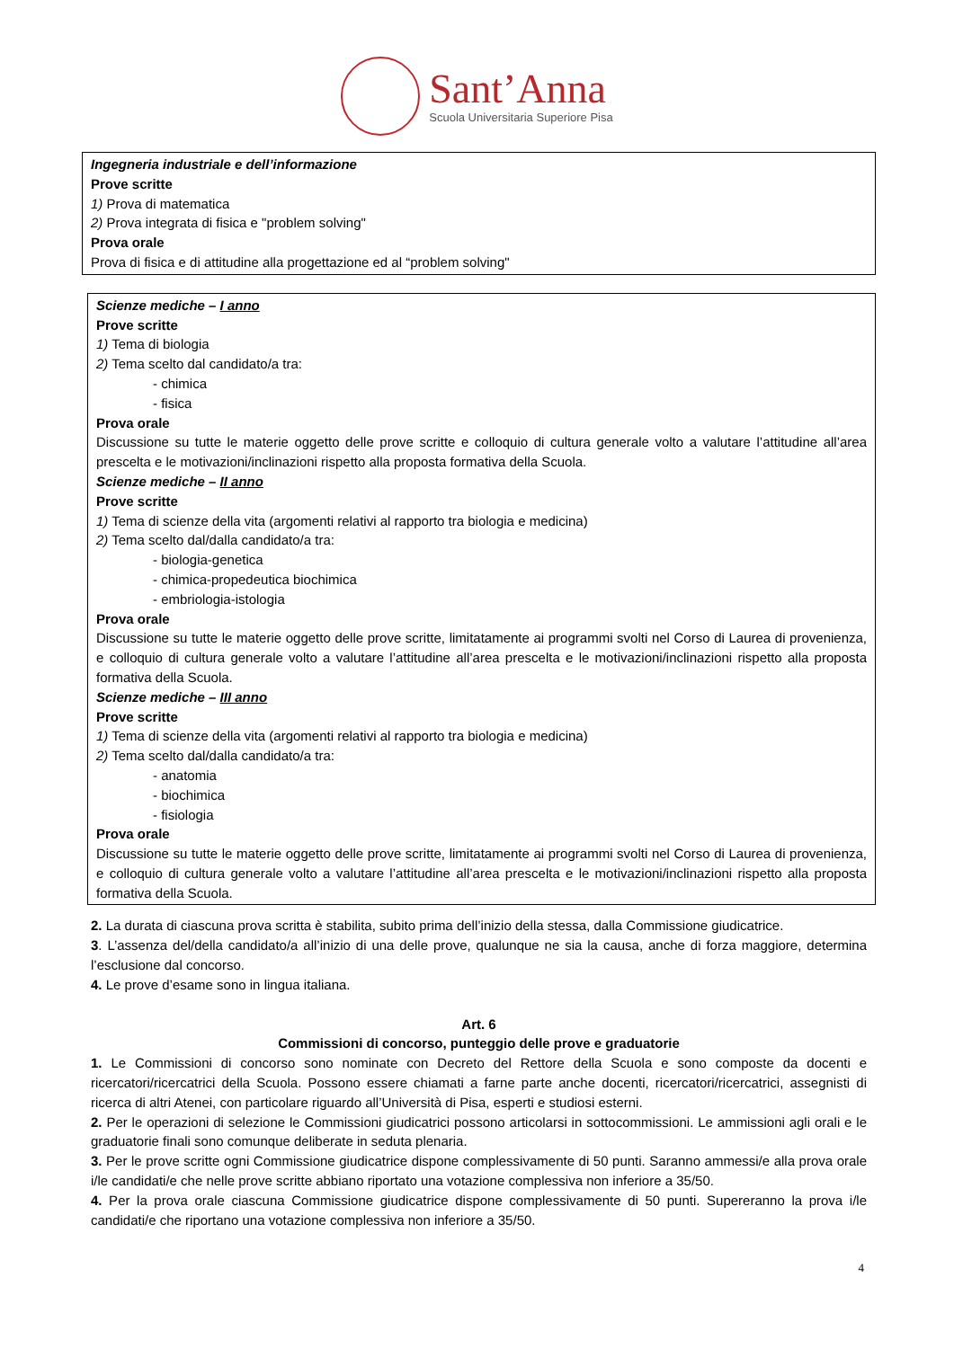Sant’Anna
Scuola Universitaria Superiore Pisa
Ingegneria industriale e dell’informazione
Prove scritte
1) Prova di matematica
2) Prova integrata di fisica e "problem solving"
Prova orale
Prova di fisica e di attitudine alla progettazione ed al “problem solving"
Scienze mediche – I anno
Prove scritte
1) Tema di biologia
2) Tema scelto dal candidato/a tra:
- chimica
- fisica
Prova orale
Discussione su tutte le materie oggetto delle prove scritte e colloquio di cultura generale volto a valutare l’attitudine all’area prescelta e le motivazioni/inclinazioni rispetto alla proposta formativa della Scuola.
Scienze mediche – II anno
Prove scritte
1) Tema di scienze della vita (argomenti relativi al rapporto tra biologia e medicina)
2) Tema scelto dal/dalla candidato/a tra:
- biologia-genetica
- chimica-propedeutica biochimica
- embriologia-istologia
Prova orale
Discussione su tutte le materie oggetto delle prove scritte, limitatamente ai programmi svolti nel Corso di Laurea di provenienza, e colloquio di cultura generale volto a valutare l’attitudine all’area prescelta e le motivazioni/inclinazioni rispetto alla proposta formativa della Scuola.
Scienze mediche – III anno
Prove scritte
1) Tema di scienze della vita (argomenti relativi al rapporto tra biologia e medicina)
2) Tema scelto dal/dalla candidato/a tra:
- anatomia
- biochimica
- fisiologia
Prova orale
Discussione su tutte le materie oggetto delle prove scritte, limitatamente ai programmi svolti nel Corso di Laurea di provenienza, e colloquio di cultura generale volto a valutare l’attitudine all’area prescelta e le motivazioni/inclinazioni rispetto alla proposta formativa della Scuola.
2. La durata di ciascuna prova scritta è stabilita, subito prima dell’inizio della stessa, dalla Commissione giudicatrice.
3. L’assenza del/della candidato/a all’inizio di una delle prove, qualunque ne sia la causa, anche di forza maggiore, determina l’esclusione dal concorso.
4. Le prove d’esame sono in lingua italiana.
Art. 6
Commissioni di concorso, punteggio delle prove e graduatorie
1. Le Commissioni di concorso sono nominate con Decreto del Rettore della Scuola e sono composte da docenti e ricercatori/ricercatrici della Scuola. Possono essere chiamati a farne parte anche docenti, ricercatori/ricercatrici, assegnisti di ricerca di altri Atenei, con particolare riguardo all’Università di Pisa, esperti e studiosi esterni.
2. Per le operazioni di selezione le Commissioni giudicatrici possono articolarsi in sottocommissioni. Le ammissioni agli orali e le graduatorie finali sono comunque deliberate in seduta plenaria.
3. Per le prove scritte ogni Commissione giudicatrice dispone complessivamente di 50 punti. Saranno ammessi/e alla prova orale i/le candidati/e che nelle prove scritte abbiano riportato una votazione complessiva non inferiore a 35/50.
4. Per la prova orale ciascuna Commissione giudicatrice dispone complessivamente di 50 punti. Supereranno la prova i/le candidati/e che riportano una votazione complessiva non inferiore a 35/50.
4